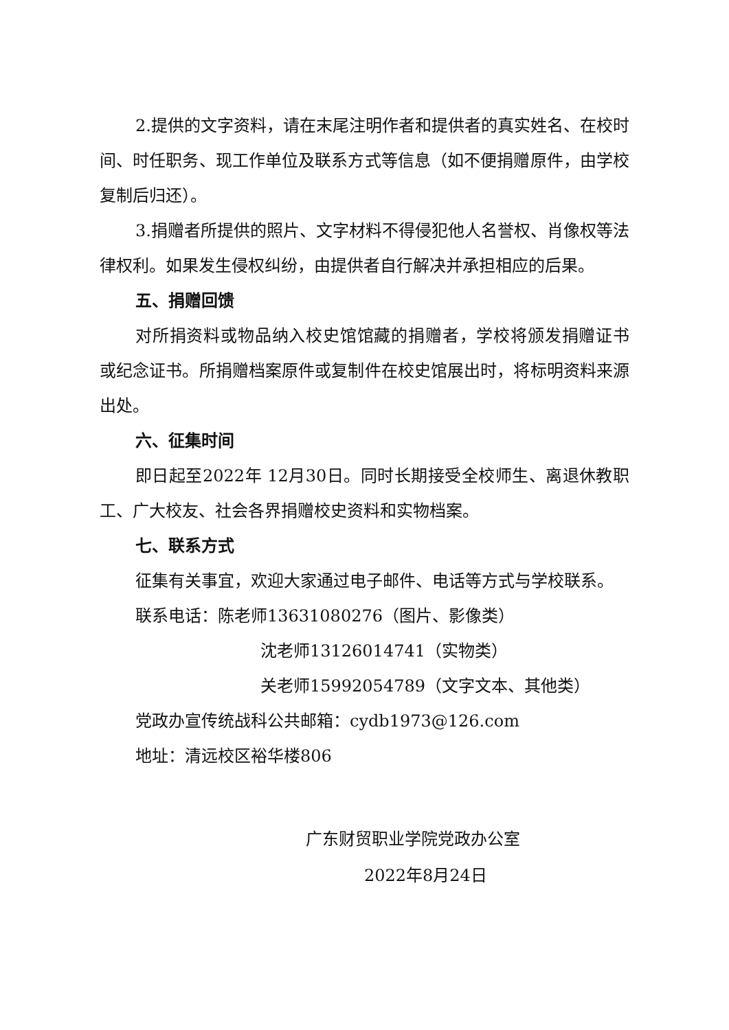2.提供的文字资料，请在末尾注明作者和提供者的真实姓名、在校时间、时任职务、现工作单位及联系方式等信息（如不便捐赠原件，由学校复制后归还）。
3.捐赠者所提供的照片、文字材料不得侵犯他人名誉权、肖像权等法律权利。如果发生侵权纠纷，由提供者自行解决并承担相应的后果。
五、捐赠回馈
对所捐资料或物品纳入校史馆馆藏的捐赠者，学校将颁发捐赠证书或纪念证书。所捐赠档案原件或复制件在校史馆展出时，将标明资料来源出处。
六、征集时间
即日起至2022年 12月30日。同时长期接受全校师生、离退休教职工、广大校友、社会各界捐赠校史资料和实物档案。
七、联系方式
征集有关事宜，欢迎大家通过电子邮件、电话等方式与学校联系。
联系电话：陈老师13631080276（图片、影像类）
沈老师13126014741（实物类）
关老师15992054789（文字文本、其他类）
党政办宣传统战科公共邮箱：cydb1973@126.com
地址：清远校区裕华楼806
广东财贸职业学院党政办公室
2022年8月24日